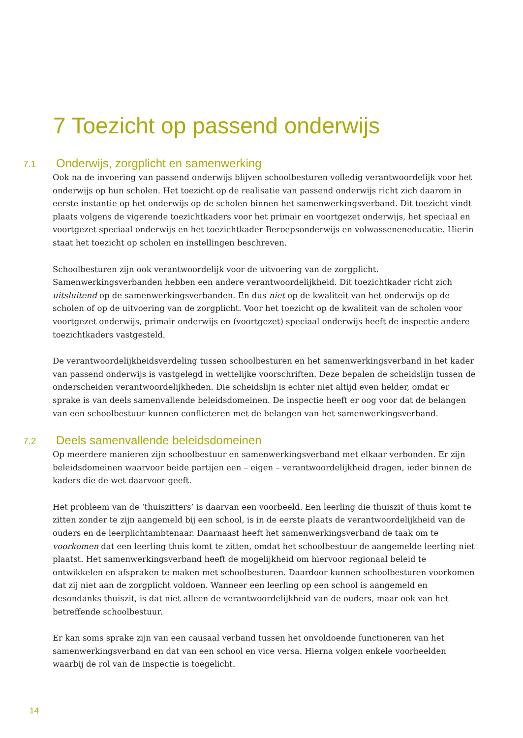7 Toezicht op passend onderwijs
7.1 Onderwijs, zorgplicht en samenwerking
Ook na de invoering van passend onderwijs blijven schoolbesturen volledig verantwoordelijk voor het onderwijs op hun scholen. Het toezicht op de realisatie van passend onderwijs richt zich daarom in eerste instantie op het onderwijs op de scholen binnen het samenwerkingsverband. Dit toezicht vindt plaats volgens de vigerende toezichtkaders voor het primair en voortgezet onderwijs, het speciaal en voortgezet speciaal onderwijs en het toezichtkader Beroepsonderwijs en volwasseneneducatie. Hierin staat het toezicht op scholen en instellingen beschreven.
Schoolbesturen zijn ook verantwoordelijk voor de uitvoering van de zorgplicht. Samenwerkingsverbanden hebben een andere verantwoordelijkheid. Dit toezichtkader richt zich uitsluitend op de samenwerkingsverbanden. En dus niet op de kwaliteit van het onderwijs op de scholen of op de uitvoering van de zorgplicht. Voor het toezicht op de kwaliteit van de scholen voor voortgezet onderwijs, primair onderwijs en (voortgezet) speciaal onderwijs heeft de inspectie andere toezichtkaders vastgesteld.
De verantwoordelijkheidsverdeling tussen schoolbesturen en het samenwerkingsverband in het kader van passend onderwijs is vastgelegd in wettelijke voorschriften. Deze bepalen de scheidslijn tussen de onderscheiden verantwoordelijkheden. Die scheidslijn is echter niet altijd even helder, omdat er sprake is van deels samenvallende beleidsdomeinen. De inspectie heeft er oog voor dat de belangen van een schoolbestuur kunnen conflicteren met de belangen van het samenwerkingsverband.
7.2 Deels samenvallende beleidsdomeinen
Op meerdere manieren zijn schoolbestuur en samenwerkingsverband met elkaar verbonden. Er zijn beleidsdomeinen waarvoor beide partijen een – eigen – verantwoordelijkheid dragen, ieder binnen de kaders die de wet daarvoor geeft.
Het probleem van de ‘thuiszitters’ is daarvan een voorbeeld. Een leerling die thuiszit of thuis komt te zitten zonder te zijn aangemeld bij een school, is in de eerste plaats de verantwoordelijkheid van de ouders en de leerplichtambtenaar. Daarnaast heeft het samenwerkingsverband de taak om te voorkomen dat een leerling thuis komt te zitten, omdat het schoolbestuur de aangemelde leerling niet plaatst. Het samenwerkingsverband heeft de mogelijkheid om hiervoor regionaal beleid te ontwikkelen en afspraken te maken met schoolbesturen. Daardoor kunnen schoolbesturen voorkomen dat zij niet aan de zorgplicht voldoen. Wanneer een leerling op een school is aangemeld en desondanks thuiszit, is dat niet alleen de verantwoordelijkheid van de ouders, maar ook van het betreffende schoolbestuur.
Er kan soms sprake zijn van een causaal verband tussen het onvoldoende functioneren van het samenwerkingsverband en dat van een school en vice versa. Hierna volgen enkele voorbeelden waarbij de rol van de inspectie is toegelicht.
14